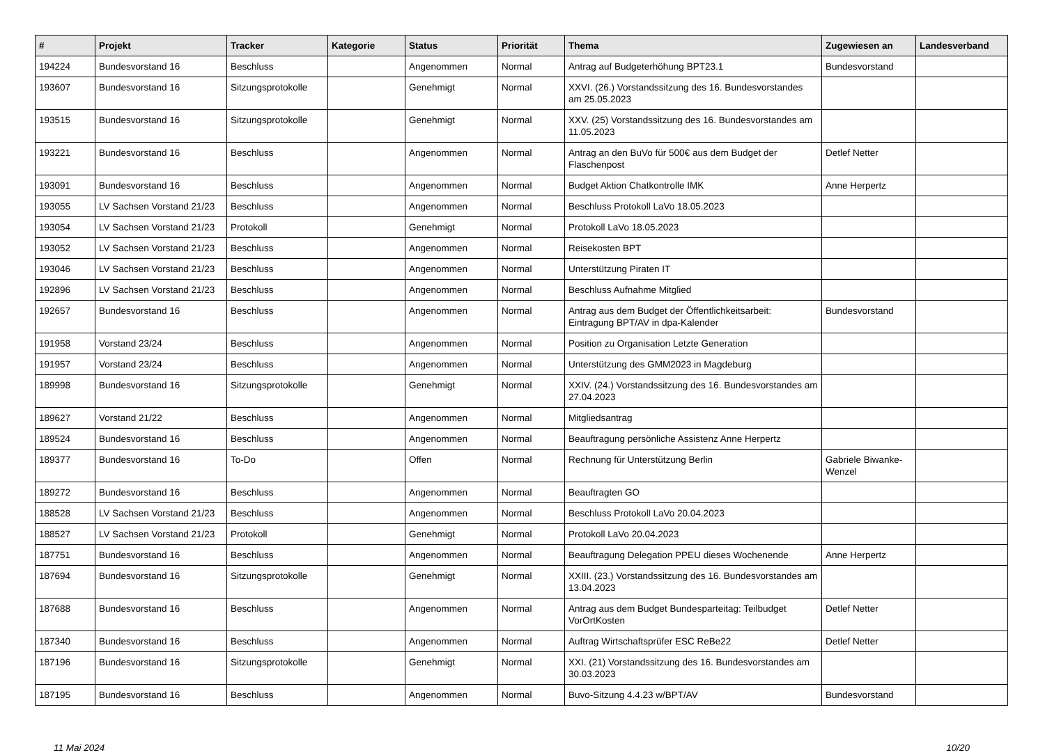| # | Projekt | Tracker | Kategorie | Status | Priorität | Thema | Zugewiesen an | Landesverband |
| --- | --- | --- | --- | --- | --- | --- | --- | --- |
| 194224 | Bundesvorstand 16 | Beschluss | | Angenommen | Normal | Antrag auf Budgeterhöhung BPT23.1 | Bundesvorstand | |
| 193607 | Bundesvorstand 16 | Sitzungsprotokolle | | Genehmigt | Normal | XXVI. (26.) Vorstandssitzung des 16. Bundesvorstandes am 25.05.2023 | | |
| 193515 | Bundesvorstand 16 | Sitzungsprotokolle | | Genehmigt | Normal | XXV. (25) Vorstandssitzung des 16. Bundesvorstandes am 11.05.2023 | | |
| 193221 | Bundesvorstand 16 | Beschluss | | Angenommen | Normal | Antrag an den BuVo für 500€ aus dem Budget der Flaschenpost | Detlef Netter | |
| 193091 | Bundesvorstand 16 | Beschluss | | Angenommen | Normal | Budget Aktion Chatkontrolle IMK | Anne Herpertz | |
| 193055 | LV Sachsen Vorstand 21/23 | Beschluss | | Angenommen | Normal | Beschluss Protokoll LaVo 18.05.2023 | | |
| 193054 | LV Sachsen Vorstand 21/23 | Protokoll | | Genehmigt | Normal | Protokoll LaVo 18.05.2023 | | |
| 193052 | LV Sachsen Vorstand 21/23 | Beschluss | | Angenommen | Normal | Reisekosten BPT | | |
| 193046 | LV Sachsen Vorstand 21/23 | Beschluss | | Angenommen | Normal | Unterstützung Piraten IT | | |
| 192896 | LV Sachsen Vorstand 21/23 | Beschluss | | Angenommen | Normal | Beschluss Aufnahme Mitglied | | |
| 192657 | Bundesvorstand 16 | Beschluss | | Angenommen | Normal | Antrag aus dem Budget der Öffentlichkeitsarbeit: Eintragung BPT/AV in dpa-Kalender | Bundesvorstand | |
| 191958 | Vorstand 23/24 | Beschluss | | Angenommen | Normal | Position zu Organisation Letzte Generation | | |
| 191957 | Vorstand 23/24 | Beschluss | | Angenommen | Normal | Unterstützung des GMM2023 in Magdeburg | | |
| 189998 | Bundesvorstand 16 | Sitzungsprotokolle | | Genehmigt | Normal | XXIV. (24.) Vorstandssitzung des 16. Bundesvorstandes am 27.04.2023 | | |
| 189627 | Vorstand 21/22 | Beschluss | | Angenommen | Normal | Mitgliedsantrag | | |
| 189524 | Bundesvorstand 16 | Beschluss | | Angenommen | Normal | Beauftragung persönliche Assistenz Anne Herpertz | | |
| 189377 | Bundesvorstand 16 | To-Do | | Offen | Normal | Rechnung für Unterstützung Berlin | Gabriele Biwanke-Wenzel | |
| 189272 | Bundesvorstand 16 | Beschluss | | Angenommen | Normal | Beauftragten GO | | |
| 188528 | LV Sachsen Vorstand 21/23 | Beschluss | | Angenommen | Normal | Beschluss Protokoll LaVo 20.04.2023 | | |
| 188527 | LV Sachsen Vorstand 21/23 | Protokoll | | Genehmigt | Normal | Protokoll LaVo 20.04.2023 | | |
| 187751 | Bundesvorstand 16 | Beschluss | | Angenommen | Normal | Beauftragung Delegation PPEU dieses Wochenende | Anne Herpertz | |
| 187694 | Bundesvorstand 16 | Sitzungsprotokolle | | Genehmigt | Normal | XXIII. (23.) Vorstandssitzung des 16. Bundesvorstandes am 13.04.2023 | | |
| 187688 | Bundesvorstand 16 | Beschluss | | Angenommen | Normal | Antrag aus dem Budget Bundesparteitag: Teilbudget VorOrtKosten | Detlef Netter | |
| 187340 | Bundesvorstand 16 | Beschluss | | Angenommen | Normal | Auftrag Wirtschaftsprüfer ESC ReBe22 | Detlef Netter | |
| 187196 | Bundesvorstand 16 | Sitzungsprotokolle | | Genehmigt | Normal | XXI. (21) Vorstandssitzung des 16. Bundesvorstandes am 30.03.2023 | | |
| 187195 | Bundesvorstand 16 | Beschluss | | Angenommen | Normal | Buvo-Sitzung 4.4.23 w/BPT/AV | Bundesvorstand | |
11 Mai 2024 10/20